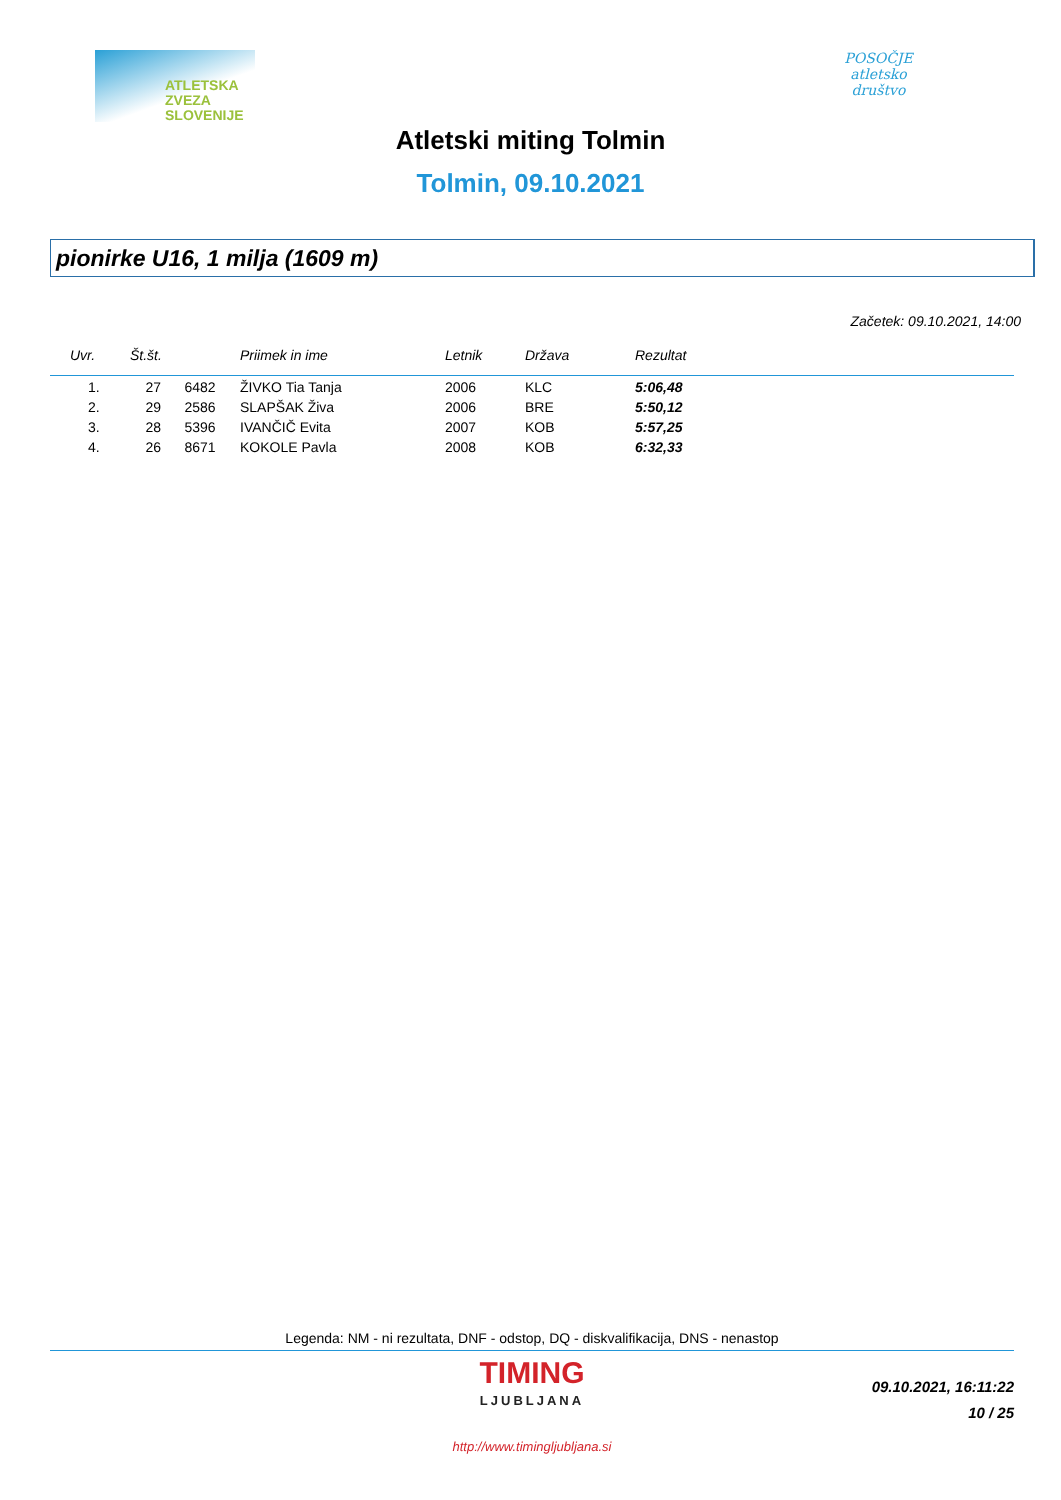ATLETSKA
ZVEZA
SLOVENIJE
POSOČJE
atletsko
društvo
Atletski miting Tolmin
Tolmin, 09.10.2021
pionirke U16, 1 milja (1609 m)
Začetek: 09.10.2021, 14:00
| Uvr. | Št.št. | Priimek in ime | Letnik | Država | Rezultat |
| --- | --- | --- | --- | --- | --- |
| 1. | 27 6482 | ŽIVKO Tia Tanja | 2006 | KLC | 5:06,48 |
| 2. | 29 2586 | SLAPŠAK Živa | 2006 | BRE | 5:50,12 |
| 3. | 28 5396 | IVANČIČ Evita | 2007 | KOB | 5:57,25 |
| 4. | 26 8671 | KOKOLE Pavla | 2008 | KOB | 6:32,33 |
Legenda: NM - ni rezultata, DNF - odstop, DQ - diskvalifikacija, DNS - nenastop
TIMING
LJUBLJANA
09.10.2021, 16:11:22
10 / 25
http://www.timingljubljana.si